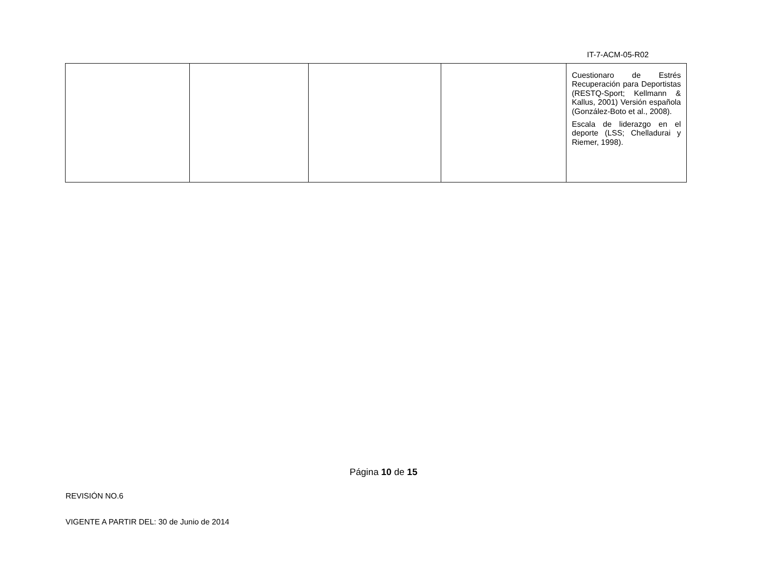IT-7-ACM-05-R02
| | | | | Cuestionaro de Estrés Recuperación para Deportistas (RESTQ-Sport; Kellmann & Kallus, 2001) Versión española (González-Boto et al., 2008). Escala de liderazgo en el deporte (LSS; Chelladurai y Riemer, 1998). |
Página 10 de 15
REVISIÓN NO.6
VIGENTE A PARTIR DEL: 30 de Junio de 2014